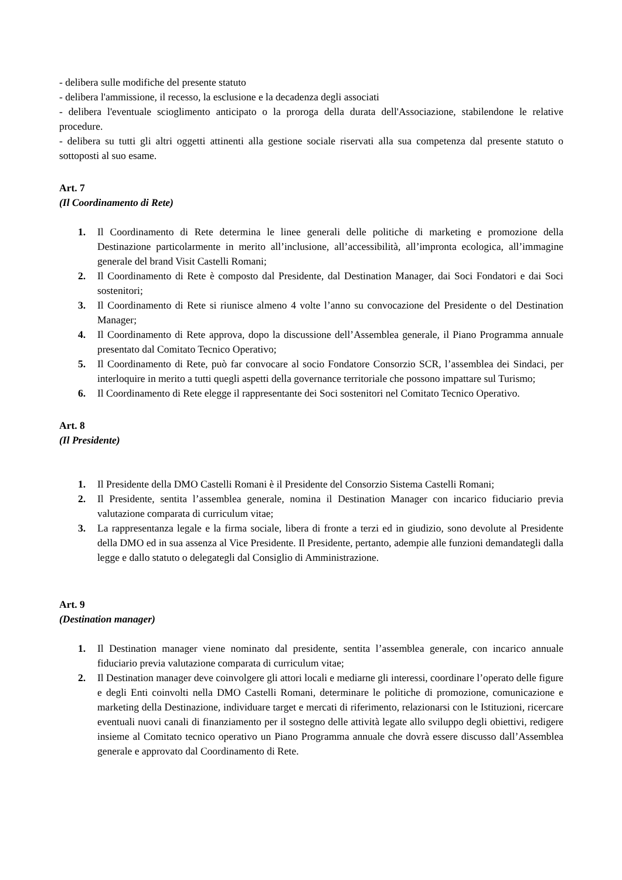- delibera sulle modifiche del presente statuto
- delibera l'ammissione, il recesso, la esclusione e la decadenza degli associati
- delibera l'eventuale scioglimento anticipato o la proroga della durata dell'Associazione, stabilendone le relative procedure.
- delibera su tutti gli altri oggetti attinenti alla gestione sociale riservati alla sua competenza dal presente statuto o sottoposti al suo esame.
Art. 7
(Il Coordinamento di Rete)
1. Il Coordinamento di Rete determina le linee generali delle politiche di marketing e promozione della Destinazione particolarmente in merito all’inclusione, all’accessibilità, all’impronta ecologica, all’immagine generale del brand Visit Castelli Romani;
2. Il Coordinamento di Rete è composto dal Presidente, dal Destination Manager, dai Soci Fondatori e dai Soci sostenitori;
3. Il Coordinamento di Rete si riunisce almeno 4 volte l’anno su convocazione del Presidente o del Destination Manager;
4. Il Coordinamento di Rete approva, dopo la discussione dell’Assemblea generale, il Piano Programma annuale presentato dal Comitato Tecnico Operativo;
5. Il Coordinamento di Rete, può far convocare al socio Fondatore Consorzio SCR, l’assemblea dei Sindaci, per interloquire in merito a tutti quegli aspetti della governance territoriale che possono impattare sul Turismo;
6. Il Coordinamento di Rete elegge il rappresentante dei Soci sostenitori nel Comitato Tecnico Operativo.
Art. 8
(Il Presidente)
1. Il Presidente della DMO Castelli Romani è il Presidente del Consorzio Sistema Castelli Romani;
2. Il Presidente, sentita l’assemblea generale, nomina il Destination Manager con incarico fiduciario previa valutazione comparata di curriculum vitae;
3. La rappresentanza legale e la firma sociale, libera di fronte a terzi ed in giudizio, sono devolute al Presidente della DMO ed in sua assenza al Vice Presidente. Il Presidente, pertanto, adempie alle funzioni demandategli dalla legge e dallo statuto o delegategli dal Consiglio di Amministrazione.
Art. 9
(Destination manager)
1. Il Destination manager viene nominato dal presidente, sentita l’assemblea generale, con incarico annuale fiduciario previa valutazione comparata di curriculum vitae;
2. Il Destination manager deve coinvolgere gli attori locali e mediarne gli interessi, coordinare l’operato delle figure e degli Enti coinvolti nella DMO Castelli Romani, determinare le politiche di promozione, comunicazione e marketing della Destinazione, individuare target e mercati di riferimento, relazionarsi con le Istituzioni, ricercare eventuali nuovi canali di finanziamento per il sostegno delle attività legate allo sviluppo degli obiettivi, redigere insieme al Comitato tecnico operativo un Piano Programma annuale che dovrà essere discusso dall’Assemblea generale e approvato dal Coordinamento di Rete.